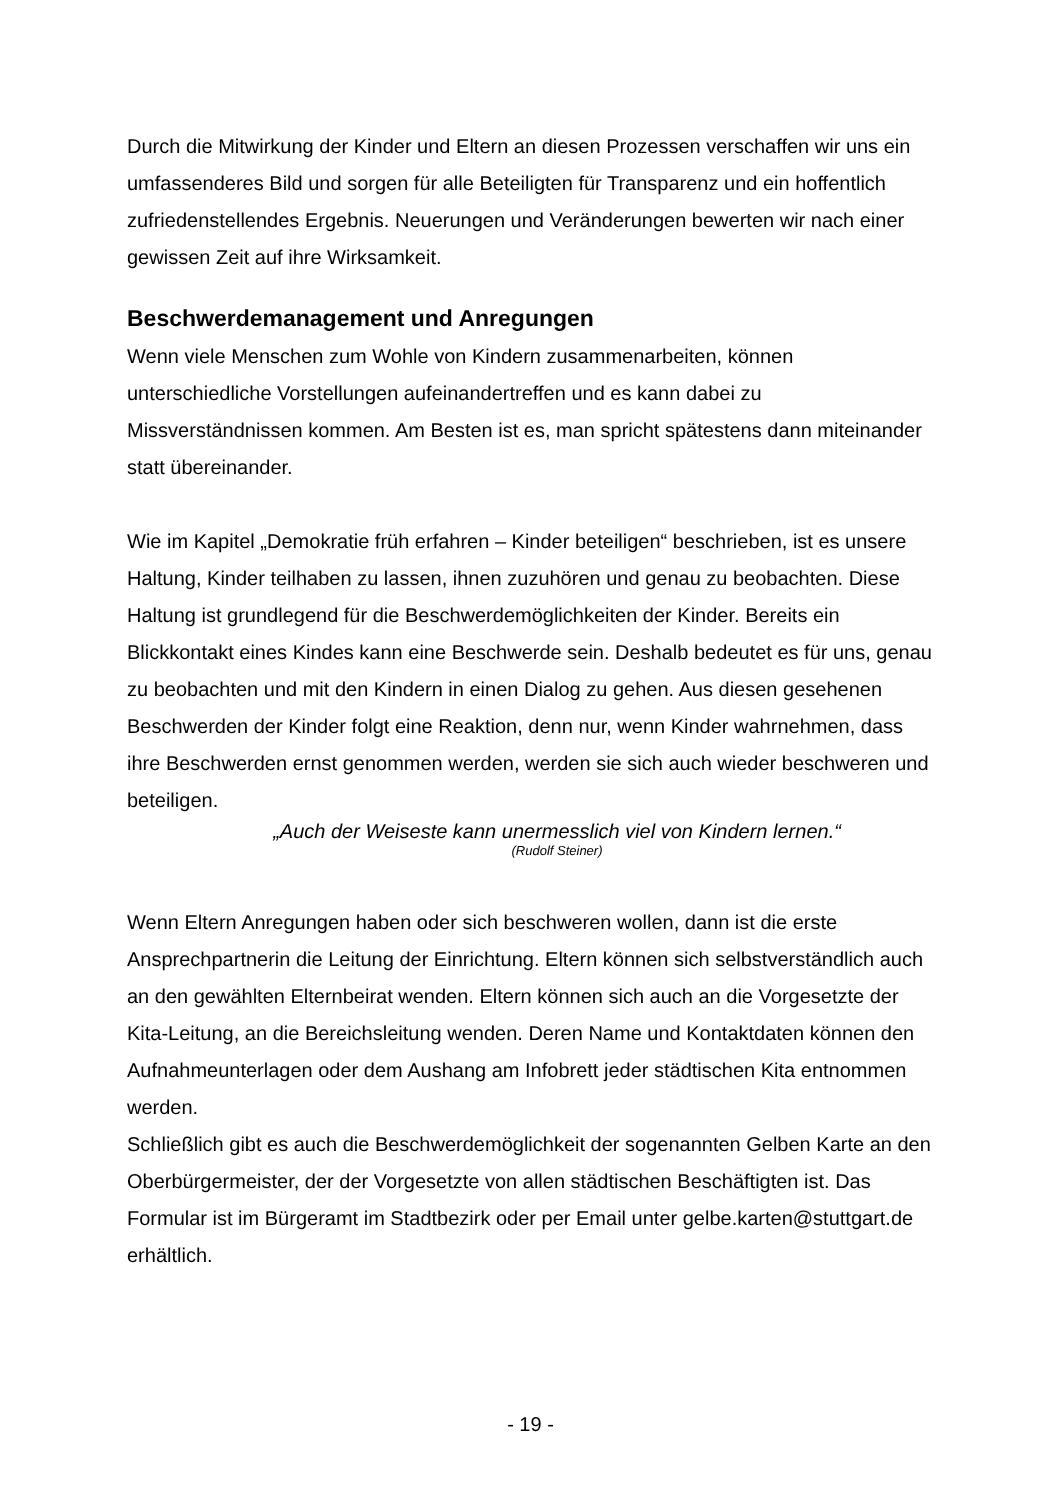Durch die Mitwirkung der Kinder und Eltern an diesen Prozessen verschaffen wir uns ein umfassenderes Bild und sorgen für alle Beteiligten für Transparenz und ein hoffentlich zufriedenstellendes Ergebnis. Neuerungen und Veränderungen bewerten wir nach einer gewissen Zeit auf ihre Wirksamkeit.
Beschwerdemanagement und Anregungen
Wenn viele Menschen zum Wohle von Kindern zusammenarbeiten, können unterschiedliche Vorstellungen aufeinandertreffen und es kann dabei zu Missverständnissen kommen. Am Besten ist es, man spricht spätestens dann miteinander statt übereinander.
Wie im Kapitel „Demokratie früh erfahren – Kinder beteiligen“ beschrieben, ist es unsere Haltung, Kinder teilhaben zu lassen, ihnen zuzuhören und genau zu beobachten. Diese Haltung ist grundlegend für die Beschwerdemöglichkeiten der Kinder. Bereits ein Blickkontakt eines Kindes kann eine Beschwerde sein. Deshalb bedeutet es für uns, genau zu beobachten und mit den Kindern in einen Dialog zu gehen. Aus diesen gesehenen Beschwerden der Kinder folgt eine Reaktion, denn nur, wenn Kinder wahrnehmen, dass ihre Beschwerden ernst genommen werden, werden sie sich auch wieder beschweren und beteiligen.
„Auch der Weiseste kann unermesslich viel von Kindern lernen.“
(Rudolf Steiner)
Wenn Eltern Anregungen haben oder sich beschweren wollen, dann ist die erste Ansprechpartnerin die Leitung der Einrichtung. Eltern können sich selbstverständlich auch an den gewählten Elternbeirat wenden. Eltern können sich auch an die Vorgesetzte der Kita-Leitung, an die Bereichsleitung wenden. Deren Name und Kontaktdaten können den Aufnahmeunterlagen oder dem Aushang am Infobrett jeder städtischen Kita entnommen werden.
Schließlich gibt es auch die Beschwerdemöglichkeit der sogenannten Gelben Karte an den Oberbürgermeister, der der Vorgesetzte von allen städtischen Beschäftigten ist. Das Formular ist im Bürgeramt im Stadtbezirk oder per Email unter gelbe.karten@stuttgart.de erhältlich.
- 19 -